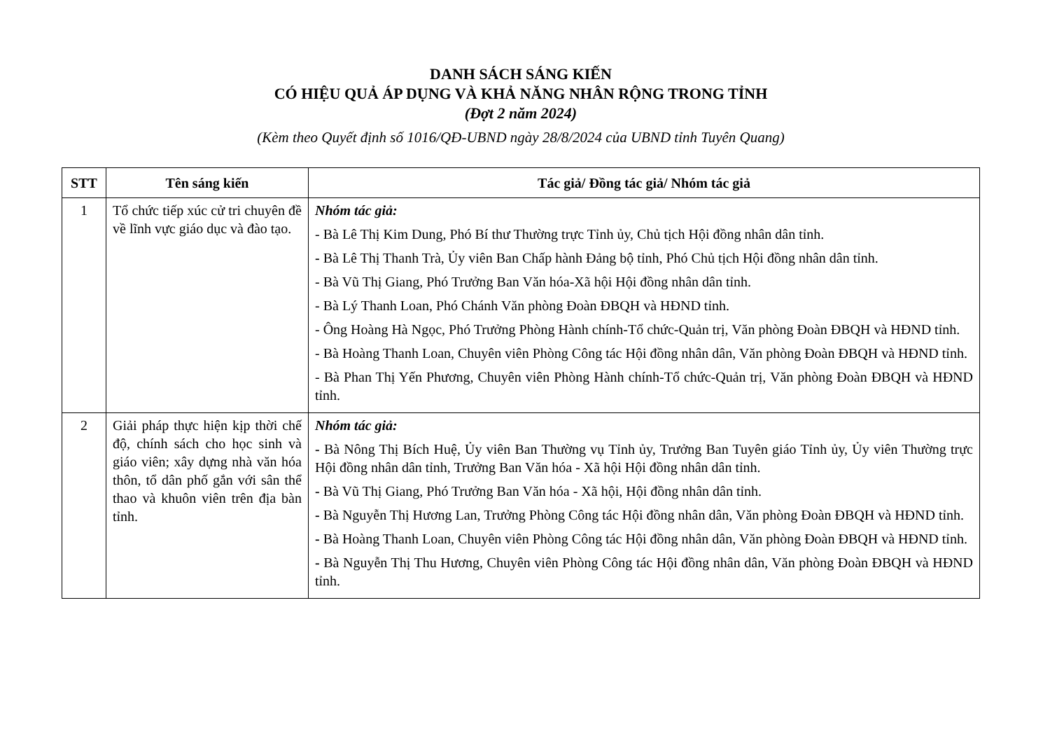DANH SÁCH SÁNG KIẾN
CÓ HIỆU QUẢ ÁP DỤNG VÀ KHẢ NĂNG NHÂN RỘNG TRONG TỈNH
(Đợt 2 năm 2024)
(Kèm theo Quyết định số 1016/QĐ-UBND ngày 28/8/2024 của UBND tỉnh Tuyên Quang)
| STT | Tên sáng kiến | Tác giả/ Đồng tác giả/ Nhóm tác giả |
| --- | --- | --- |
| 1 | Tổ chức tiếp xúc cử tri chuyên đề về lĩnh vực giáo dục và đào tạo. | Nhóm tác giả: - Bà Lê Thị Kim Dung, Phó Bí thư Thường trực Tỉnh ủy, Chủ tịch Hội đồng nhân dân tỉnh. - Bà Lê Thị Thanh Trà, Ủy viên Ban Chấp hành Đảng bộ tỉnh, Phó Chủ tịch Hội đồng nhân dân tỉnh. - Bà Vũ Thị Giang, Phó Trưởng Ban Văn hóa-Xã hội Hội đồng nhân dân tỉnh. - Bà Lý Thanh Loan, Phó Chánh Văn phòng Đoàn ĐBQH và HĐND tỉnh. - Ông Hoàng Hà Ngọc, Phó Trưởng Phòng Hành chính-Tổ chức-Quản trị, Văn phòng Đoàn ĐBQH và HĐND tỉnh. - Bà Hoàng Thanh Loan, Chuyên viên Phòng Công tác Hội đồng nhân dân, Văn phòng Đoàn ĐBQH và HĐND tỉnh. - Bà Phan Thị Yến Phương, Chuyên viên Phòng Hành chính-Tổ chức-Quản trị, Văn phòng Đoàn ĐBQH và HĐND tỉnh. |
| 2 | Giải pháp thực hiện kịp thời chế độ, chính sách cho học sinh và giáo viên; xây dựng nhà văn hóa thôn, tổ dân phố gắn với sân thể thao và khuôn viên trên địa bàn tỉnh. | Nhóm tác giả: - Bà Nông Thị Bích Huệ, Ủy viên Ban Thường vụ Tỉnh ủy, Trưởng Ban Tuyên giáo Tỉnh ủy, Ủy viên Thường trực Hội đồng nhân dân tỉnh, Trưởng Ban Văn hóa - Xã hội Hội đồng nhân dân tỉnh. - Bà Vũ Thị Giang, Phó Trưởng Ban Văn hóa - Xã hội, Hội đồng nhân dân tỉnh. - Bà Nguyễn Thị Hương Lan, Trưởng Phòng Công tác Hội đồng nhân dân, Văn phòng Đoàn ĐBQH và HĐND tỉnh. - Bà Hoàng Thanh Loan, Chuyên viên Phòng Công tác Hội đồng nhân dân, Văn phòng Đoàn ĐBQH và HĐND tỉnh. - Bà Nguyễn Thị Thu Hương, Chuyên viên Phòng Công tác Hội đồng nhân dân, Văn phòng Đoàn ĐBQH và HĐND tỉnh. |